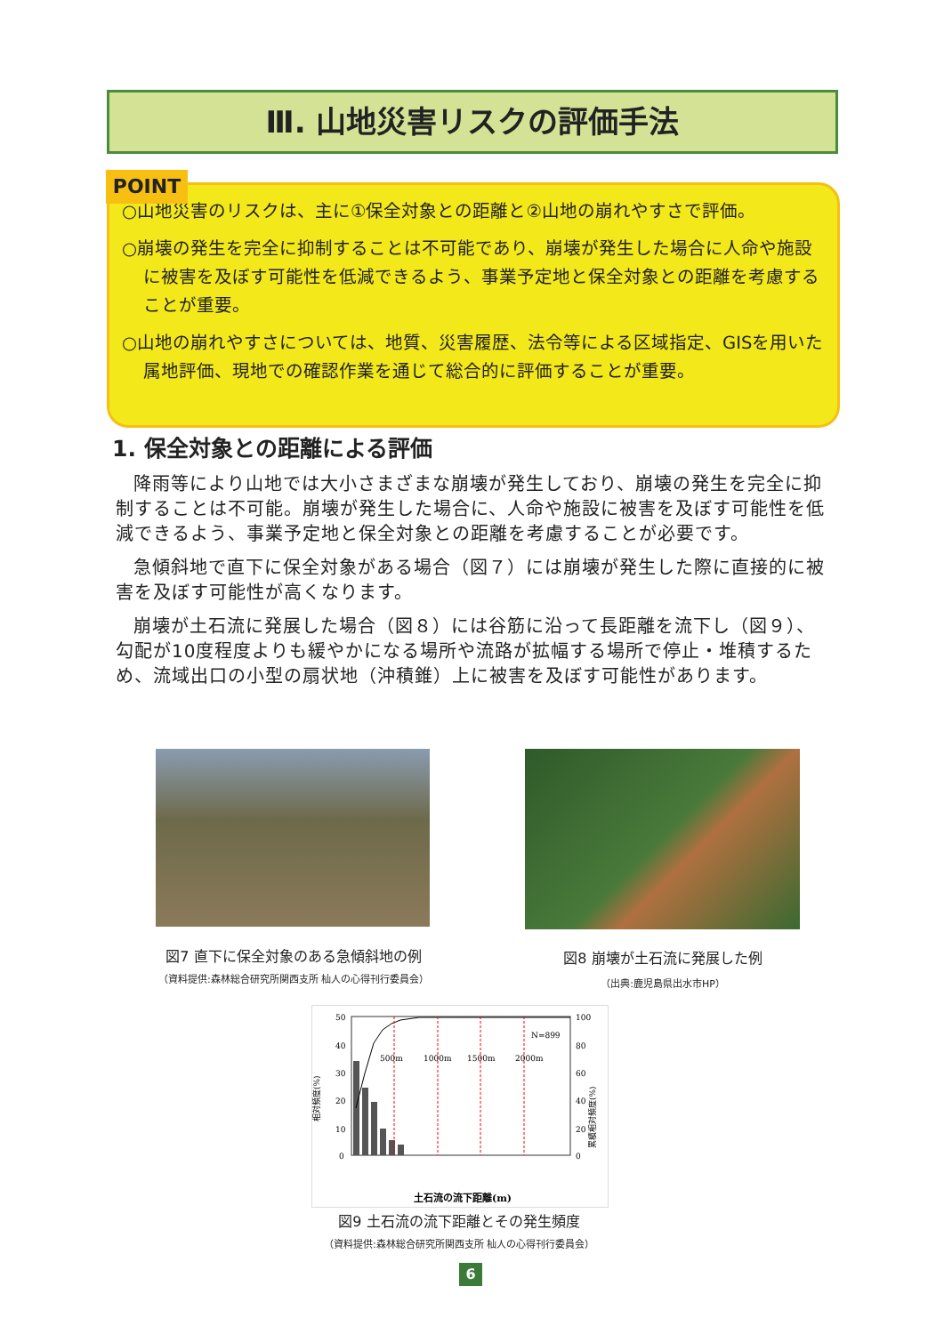Ⅲ. 山地災害リスクの評価手法
○山地災害のリスクは、主に①保全対象との距離と②山地の崩れやすさで評価。
○崩壊の発生を完全に抑制することは不可能であり、崩壊が発生した場合に人命や施設に被害を及ぼす可能性を低減できるよう、事業予定地と保全対象との距離を考慮することが重要。
○山地の崩れやすさについては、地質、災害履歴、法令等による区域指定、GISを用いた属地評価、現地での確認作業を通じて総合的に評価することが重要。
POINT
1. 保全対象との距離による評価
降雨等により山地では大小さまざまな崩壊が発生しており、崩壊の発生を完全に抑制することは不可能。崩壊が発生した場合に、人命や施設に被害を及ぼす可能性を低減できるよう、事業予定地と保全対象との距離を考慮することが必要です。
急傾斜地で直下に保全対象がある場合（図７）には崩壊が発生した際に直接的に被害を及ぼす可能性が高くなります。
崩壊が土石流に発展した場合（図８）には谷筋に沿って長距離を流下し（図９）、勾配が10度程度よりも緩やかになる場所や流路が拡幅する場所で停止・堆積するため、流域出口の小型の扇状地（沖積錐）上に被害を及ぼす可能性があります。
図7 直下に保全対象のある急傾斜地の例
（資料提供:森林総合研究所関西支所 杣人の心得刊行委員会）
図8 崩壊が土石流に発展した例
（出典:鹿児島県出水市HP）
50
40
30
20
10
0
100
80
60
40
20
0
500m
1000m
1500m
2000m
N=899
相対頻度(%)
累積相対頻度(%)
土石流の流下距離(m)
図9 土石流の流下距離とその発生頻度
（資料提供:森林総合研究所関西支所 杣人の心得刊行委員会）
6